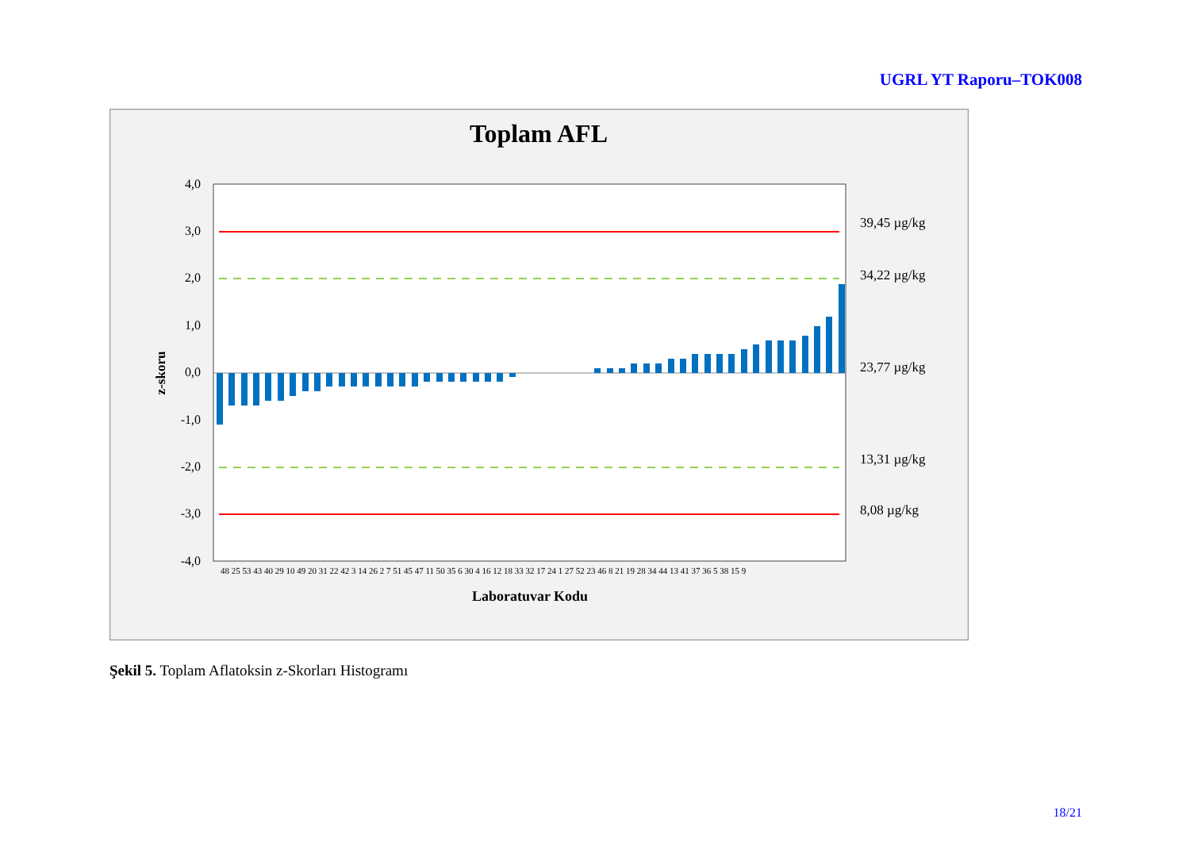UGRL YT Raporu–TOK008
Toplam AFL
4,0
3,0
2,0
1,0
0,0
-1,0
-2,0
-3,0
-4,0
39,45 µg/kg
34,22 µg/kg
23,77 µg/kg
13,31 µg/kg
8,08 µg/kg
z-skoru
Laboratuvar Kodu
48 25 53 43 40 29 10 49 20 31 22 42 3 14 26 2 7 51 45 47 11 50 35 6 30 4 16 12 18 33 32 17 24 1 27 52 23 46 8 21 19 28 34 44 13 41 37 36 5 38 15 9
Şekil 5. Toplam Aflatoksin z-Skorları Histogramı
18/21